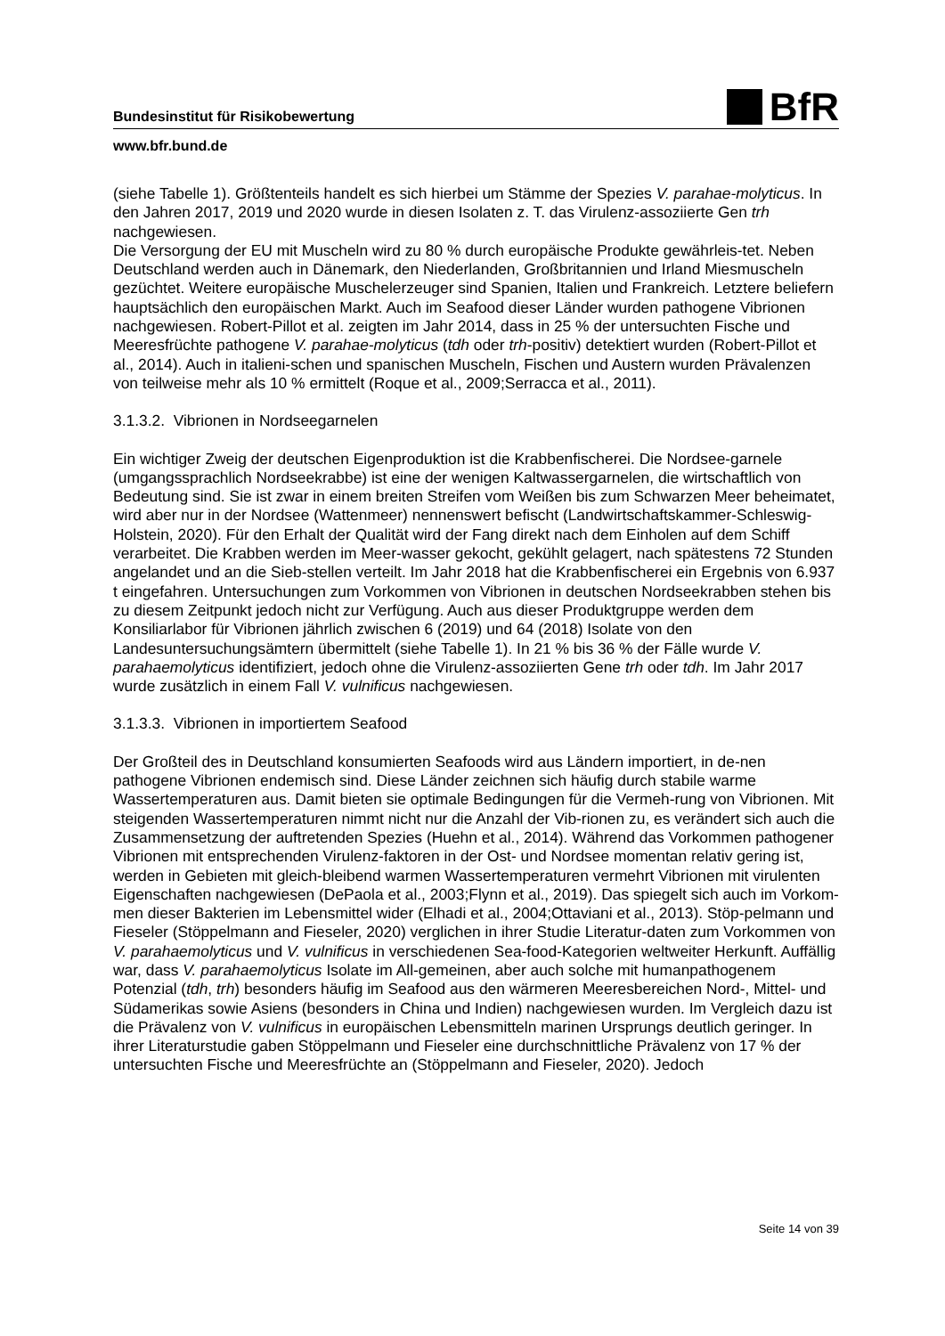Bundesinstitut für Risikobewertung BfR
www.bfr.bund.de
(siehe Tabelle 1). Größtenteils handelt es sich hierbei um Stämme der Spezies V. parahae-molyticus. In den Jahren 2017, 2019 und 2020 wurde in diesen Isolaten z. T. das Virulenz-assoziierte Gen trh nachgewiesen.
Die Versorgung der EU mit Muscheln wird zu 80 % durch europäische Produkte gewährleis-tet. Neben Deutschland werden auch in Dänemark, den Niederlanden, Großbritannien und Irland Miesmuscheln gezüchtet. Weitere europäische Muschelerzeuger sind Spanien, Italien und Frankreich. Letztere beliefern hauptsächlich den europäischen Markt. Auch im Seafood dieser Länder wurden pathogene Vibrionen nachgewiesen. Robert-Pillot et al. zeigten im Jahr 2014, dass in 25 % der untersuchten Fische und Meeresfrüchte pathogene V. parahae-molyticus (tdh oder trh-positiv) detektiert wurden (Robert-Pillot et al., 2014). Auch in italieni-schen und spanischen Muscheln, Fischen und Austern wurden Prävalenzen von teilweise mehr als 10 % ermittelt (Roque et al., 2009;Serracca et al., 2011).
3.1.3.2. Vibrionen in Nordseegarnelen
Ein wichtiger Zweig der deutschen Eigenproduktion ist die Krabbenfischerei. Die Nordsee-garnele (umgangssprachlich Nordseekrabbe) ist eine der wenigen Kaltwassergarnelen, die wirtschaftlich von Bedeutung sind. Sie ist zwar in einem breiten Streifen vom Weißen bis zum Schwarzen Meer beheimatet, wird aber nur in der Nordsee (Wattenmeer) nennenswert befischt (Landwirtschaftskammer-Schleswig-Holstein, 2020). Für den Erhalt der Qualität wird der Fang direkt nach dem Einholen auf dem Schiff verarbeitet. Die Krabben werden im Meer-wasser gekocht, gekühlt gelagert, nach spätestens 72 Stunden angelandet und an die Sieb-stellen verteilt. Im Jahr 2018 hat die Krabbenfischerei ein Ergebnis von 6.937 t eingefahren. Untersuchungen zum Vorkommen von Vibrionen in deutschen Nordseekrabben stehen bis zu diesem Zeitpunkt jedoch nicht zur Verfügung. Auch aus dieser Produktgruppe werden dem Konsiliarlabor für Vibrionen jährlich zwischen 6 (2019) und 64 (2018) Isolate von den Landesuntersuchungsämtern übermittelt (siehe Tabelle 1). In 21 % bis 36 % der Fälle wurde V. parahaemolyticus identifiziert, jedoch ohne die Virulenz-assoziierten Gene trh oder tdh. Im Jahr 2017 wurde zusätzlich in einem Fall V. vulnificus nachgewiesen.
3.1.3.3. Vibrionen in importiertem Seafood
Der Großteil des in Deutschland konsumierten Seafoods wird aus Ländern importiert, in de-nen pathogene Vibrionen endemisch sind. Diese Länder zeichnen sich häufig durch stabile warme Wassertemperaturen aus. Damit bieten sie optimale Bedingungen für die Vermeh-rung von Vibrionen. Mit steigenden Wassertemperaturen nimmt nicht nur die Anzahl der Vib-rionen zu, es verändert sich auch die Zusammensetzung der auftretenden Spezies (Huehn et al., 2014). Während das Vorkommen pathogener Vibrionen mit entsprechenden Virulenz-faktoren in der Ost- und Nordsee momentan relativ gering ist, werden in Gebieten mit gleich-bleibend warmen Wassertemperaturen vermehrt Vibrionen mit virulenten Eigenschaften nachgewiesen (DePaola et al., 2003;Flynn et al., 2019). Das spiegelt sich auch im Vorkom-men dieser Bakterien im Lebensmittel wider (Elhadi et al., 2004;Ottaviani et al., 2013). Stöp-pelmann und Fieseler (Stöppelmann and Fieseler, 2020) verglichen in ihrer Studie Literatur-daten zum Vorkommen von V. parahaemolyticus und V. vulnificus in verschiedenen Sea-food-Kategorien weltweiter Herkunft. Auffällig war, dass V. parahaemolyticus Isolate im All-gemeinen, aber auch solche mit humanpathogenem Potenzial (tdh, trh) besonders häufig im Seafood aus den wärmeren Meeresbereichen Nord-, Mittel- und Südamerikas sowie Asiens (besonders in China und Indien) nachgewiesen wurden. Im Vergleich dazu ist die Prävalenz von V. vulnificus in europäischen Lebensmitteln marinen Ursprungs deutlich geringer. In ihrer Literaturstudie gaben Stöppelmann und Fieseler eine durchschnittliche Prävalenz von 17 % der untersuchten Fische und Meeresfrüchte an (Stöppelmann and Fieseler, 2020). Jedoch
Seite 14 von 39